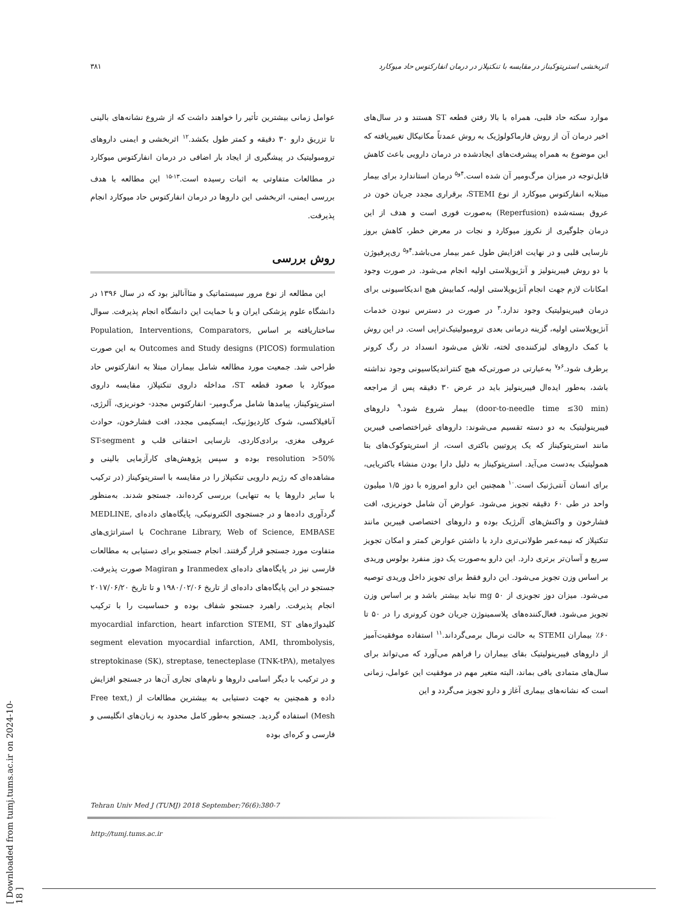۳۸۱ اثربخشی استرپتوکیناز در مقایسه با تنکتپلاز در درمان انفارکتوس حاد میوکارد
موارد سکته حاد قلبی، همراه با بالا رفتن قطعه ST هستند و در سال‌های اخیر درمان آن از روش فارماکولوژیک به روش عمدتاً مکانیکال تغییریافته که این موضوع به همراه پیشرفت‌های ایجادشده در درمان دارویی باعث کاهش قابل‌توجه در میزان مرگ‌ومیر آن شده است.<sup>۴و۵</sup> درمان استاندارد برای بیمار مبتلابه انفارکتوس میوکارد از نوع STEMI، برقراری مجدد جریان خون در عروق بسته‌شده (Reperfusion) به‌صورت فوری است و هدف از این درمان جلوگیری از نکروز میوکارد و نجات در معرض خطر، کاهش بروز نارسایی قلبی و در نهایت افزایش طول عمر بیمار می‌باشد.<sup>۴و۵</sup> ری‌پرفیوژن با دو روش فیبرینولیز و آنژیوپلاستی اولیه انجام می‌شود. در صورت وجود امکانات لازم جهت انجام آنژیوپلاستی اولیه، کمابیش هیچ اندیکاسیونی برای درمان فیبرینولیتیک وجود ندارد.<sup>۳</sup> در صورت در دسترس نبودن خدمات آنژیوپلاستی اولیه، گزینه درمانی بعدی ترومبولیتیک‌تراپی است. در این روش با کمک داروهای لیزکننده‌ی لخته، تلاش می‌شود انسداد در رگ کرونر برطرف شود.<sup>۶و۷</sup> به‌عبارتی در صورتی‌که هیچ کنتراندیکاسیونی وجود نداشته باشد، به‌طور ایده‌ال فیبرینولیز باید در عرض ۳۰ دقیقه پس از مراجعه (door-to-needle time ≤30 min) بیمار شروع شود.<sup>۹</sup> داروهای فیبرینولیتیک به دو دسته تقسیم می‌شوند: داروهای غیراختصاصی فیبرین مانند استرپتوکیناز که یک پروتیین باکتری است، از استرپتوکوک‌های بتا همولیتیک به‌دست می‌آید. استرپتوکیناز به دلیل دارا بودن منشاء باکتریایی، برای انسان آنتی‌ژنیک است.<sup>۱۰</sup> همچنین این دارو امروزه با دوز ۱/۵ میلیون واحد در طی ۶۰ دقیقه تجویز می‌شود. عوارض آن شامل خونریزی، افت فشارخون و واکنش‌های آلرژیک بوده و داروهای اختصاصی فیبرین مانند تنکتپلاز که نیمه‌عمر طولانی‌تری دارد با داشتن عوارض کمتر و امکان تجویز سریع و آسان‌تر برتری دارد. این دارو به‌صورت یک دوز منفرد بولوس وریدی بر اساس وزن تجویز می‌شود. این دارو فقط برای تجویز داخل وریدی توصیه می‌شود. میزان دوز تجویزی از ۵۰ mg نباید بیشتر باشد و بر اساس وزن تجویز می‌شود. فعال‌کننده‌های پلاسمینوژن جریان خون کرونری را در ۵۰ تا ۶۰٪ بیماران STEMI به حالت نرمال برمی‌گرداند.<sup>۱۱</sup> استفاده موفقیت‌آمیز از داروهای فیبرینولیتیک بقای بیماران را فراهم می‌آورد که می‌تواند برای سال‌های متمادی باقی بماند، البته متغیر مهم در موفقیت این عوامل، زمانی است که نشانه‌های بیماری آغاز و دارو تجویز می‌گردد و این
عوامل زمانی بیشترین تأثیر را خواهند داشت که از شروع نشانه‌های بالینی تا تزریق دارو ۳۰ دقیقه و کمتر طول بکشد.<sup>۱۲</sup> اثربخشی و ایمنی داروهای ترومبولیتیک در پیشگیری از ایجاد بار اضافی در درمان انفارکتوس میوکارد در مطالعات متفاوتی به اثبات رسیده است.<sup>۱۳-۱۵</sup> این مطالعه با هدف بررسی ایمنی، اثربخشی این داروها در درمان انفارکتوس حاد میوکارد انجام پذیرفت.
روش بررسی
این مطالعه از نوع مرور سیستماتیک و متاآنالیز بود که در سال ۱۳۹۶ در دانشگاه علوم پزشکی ایران و با حمایت این دانشگاه انجام پذیرفت. سوال ساختاریافته بر اساس Population, Interventions, Comparators, Outcomes and Study designs (PICOS) formulation به این صورت طراحی شد. جمعیت مورد مطالعه شامل بیماران مبتلا به انفارکتوس حاد میوکارد با صعود قطعه ST، مداخله داروی تنکتپلاز، مقایسه داروی استرپتوکیناز، پیامدها شامل مرگ‌ومیر- انفارکتوس مجدد- خونریزی، آلرژی، آنافیلاکسی، شوک کاردیوژنیک، ایسکیمی مجدد، افت فشارخون، حوادث عروقی مغزی، برادی‌کاردی، نارسایی احتقانی قلب و ST-segment resolution >50% بوده و سپس پژوهش‌های کارآزمایی بالینی و مشاهده‌ای که رژیم دارویی تنکتپلاز را در مقایسه با استرپتوکیناز (در ترکیب با سایر داروها یا به تنهایی) بررسی کرده‌اند، جستجو شدند. به‌منظور گردآوری داده‌ها و در جستجوی الکترونیکی، پایگاه‌های داده‌ای MEDLINE, Cochrane Library, Web of Science, EMBASE با استراتژی‌های متفاوت مورد جستجو قرار گرفتند. انجام جستجو برای دستیابی به مطالعات فارسی نیز در پایگاه‌های داده‌ای Iranmedex و Magiran صورت پذیرفت. جستجو در این پایگاه‌های داده‌ای از تاریخ ۱۹۸۰/۰۲/۰۶ و تا تاریخ ۲۰۱۷/۰۶/۲۰ انجام پذیرفت. راهبرد جستجو شفاف بوده و حساسیت را با ترکیب کلیدواژه‌های myocardial infarction, heart infarction STEMI, ST segment elevation myocardial infarction, AMI, thrombolysis, streptokinase (SK), streptase, tenecteplase (TNK-tPA), metalyes و در ترکیب با دیگر اسامی داروها و نام‌های تجاری آن‌ها در جستجو افزایش داده و همچنین به جهت دستیابی به بیشترین مطالعات از (Free text, Mesh) استفاده گردید. جستجو به‌طور کامل محدود به زبان‌های انگلیسی و فارسی و کره‌ای بوده
Tehran Univ Med J (TUMJ) 2018 September;76(6):380-7
http://tumj.tums.ac.ir
[ Downloaded from tumj.tums.ac.ir on 2024-10-18 ]